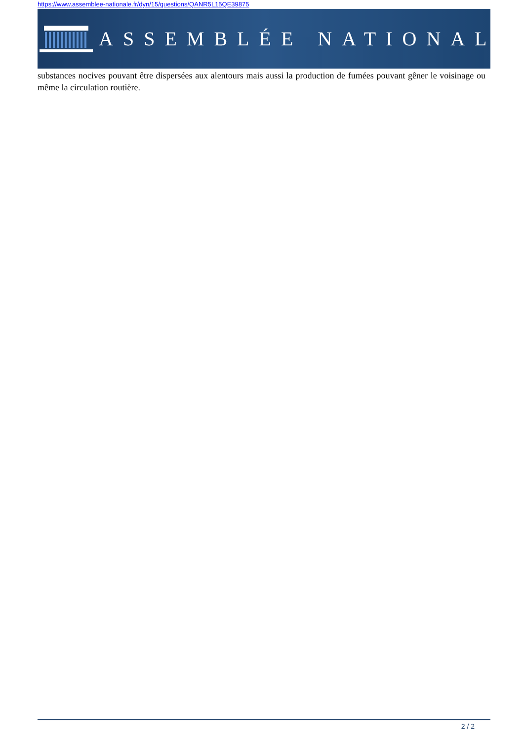https://www.assemblee-nationale.fr/dyn/15/questions/QANR5L15QE39875
ASSEMBLÉE NATIONALE
substances nocives pouvant être dispersées aux alentours mais aussi la production de fumées pouvant gêner le voisinage ou même la circulation routière.
2 / 2